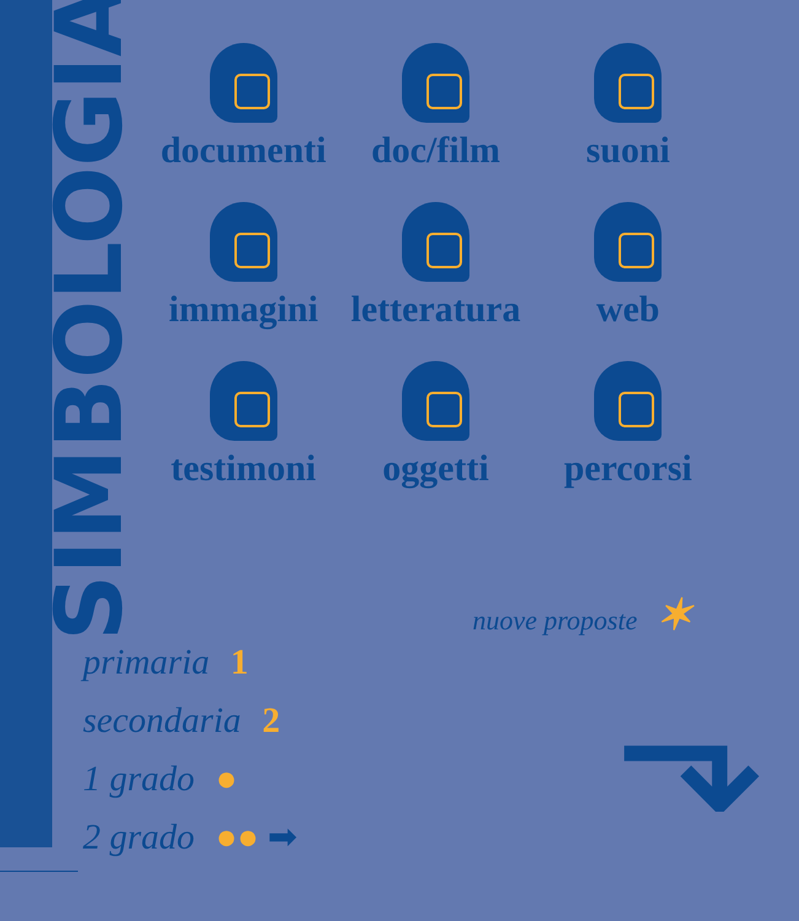SIMBOLOGIA
documenti
doc/film
suoni
immagini
letteratura
web
testimoni
oggetti
percorsi
nuove proposte ✶
primaria 1
secondaria 2
1 grado ●
2 grado ●● ➡
⬎